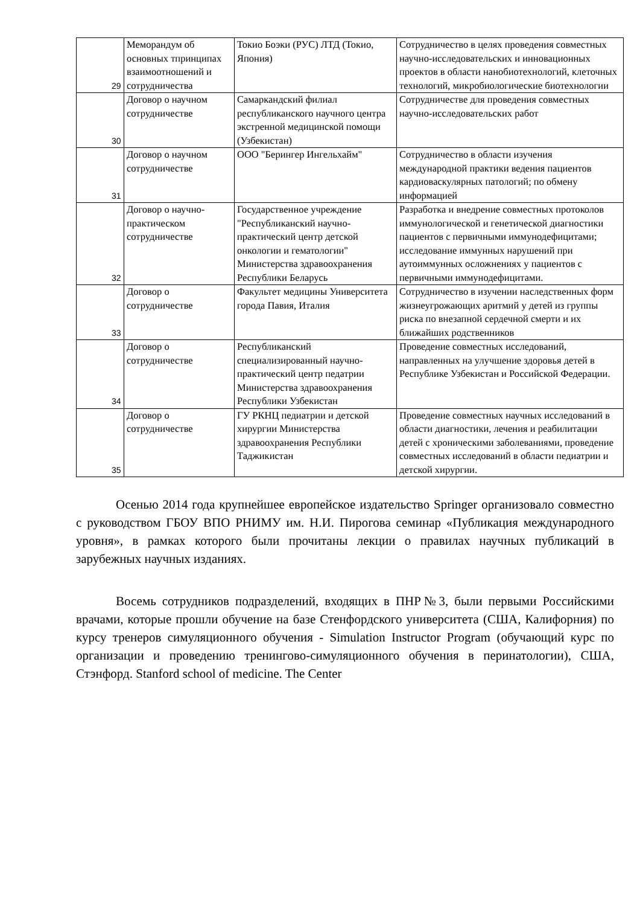| 29 | Меморандум об основных тпринципах взаимоотношений и сотрудничества | Токио Боэки (РУС) ЛТД (Токио, Япония) | Сотрудничество в целях проведения совместных научно-исследовательских и инновационных проектов в области нанобиотехнологий, клеточных технологий, микробиологические биотехнологии |
| 30 | Договор о научном сотрудничестве | Самаркандский филиал республиканского научного центра экстренной медицинской помощи (Узбекистан) | Сотрудничестве для проведения совместных научно-исследовательских работ |
| 31 | Договор о научном сотрудничестве | ООО "Берингер Ингельхайм" | Сотрудничество в области изучения международной практики ведения пациентов кардиоваскулярных патологий; по обмену информацией |
| 32 | Договор о научно-практическом сотрудничестве | Государственное учреждение "Республиканский научно-практический центр детской онкологии и гематологии" Министерства здравоохранения Республики Беларусь | Разработка и внедрение совместных протоколов иммунологической и генетической диагностики пациентов с первичными иммунодефицитами; исследование иммунных нарушений при аутоиммунных осложнениях у пациентов с первичными иммунодефицитами. |
| 33 | Договор о сотрудничестве | Факультет медицины Университета города Павия, Италия | Сотрудничество в изучении наследственных форм жизнеугрожающих аритмий у детей из группы риска по внезапной сердечной смерти и их ближайших родственников |
| 34 | Договор о сотрудничестве | Республиканский специализированный научно-практический центр педатрии Министерства здравоохранения Республики Узбекистан | Проведение совместных исследований, направленных на улучшение здоровья детей в Республике Узбекистан и Российской Федерации. |
| 35 | Договор о сотрудничестве | ГУ РКНЦ педиатрии и детской хирургии Министерства здравоохранения Республики Таджикистан | Проведение совместных научных исследований в области диагностики, лечения и реабилитации детей с хроническими заболеваниями, проведение совместных исследований в области педиатрии и детской хирургии. |
Осенью 2014 года крупнейшее европейское издательство Springer организовало совместно с руководством ГБОУ ВПО РНИМУ им. Н.И. Пирогова семинар «Публикация международного уровня», в рамках которого были прочитаны лекции о правилах научных публикаций в зарубежных научных изданиях.
Восемь сотрудников подразделений, входящих в ПНР№3, были первыми Российскими врачами, которые прошли обучение на базе Стенфордского университета (США, Калифорния) по курсу тренеров симуляционного обучения - Simulation Instructor Program (обучающий курс по организации и проведению тренингово-симуляционного обучения в перинатологии), США, Стэнфорд. Stanford school of medicine. The Center